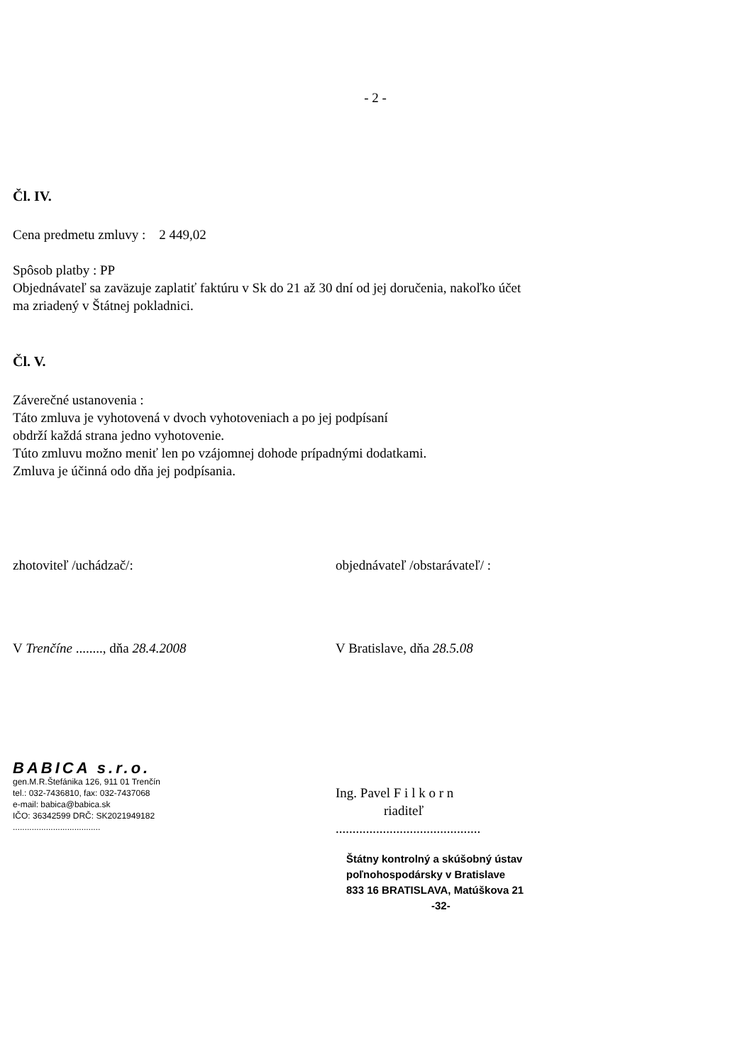- 2 -
Čl. IV.
Cena predmetu zmluvy : 2 449,02
Spôsob platby : PP
Objednávateľ sa zaväzuje zaplatiť faktúru v Sk do 21 až 30 dní od jej doručenia, nakoľko účet
ma zriadený v Štátnej pokladnici.
Čl. V.
Záverečné ustanovenia :
Táto zmluva je vyhotovená v dvoch vyhotoveniach a po jej podpísaní
obdrží každá strana jedno vyhotovenie.
Túto zmluvu možno meniť len po vzájomnej dohode prípadnými dodatkami.
Zmluva je účinná odo dňa jej podpísania.
zhotoviteľ /uchádzač/: objednávateľ /obstarávateľ/ :
V Trenčíne ........, dňa 28.4.2008 V Bratislave, dňa 28.5.08
BABICA s.r.o.
gen.M.R.Štefánika 126, 911 01 Trenčín
tel.: 032-7436810, fax: 032-7437068
e-mail: babica@babica.sk
IČO: 36342599 DRČ: SK2021949182
.....................................
Ing. Pavel F i l k o r n
riaditeľ
...........................................
Štátny kontrolný a skúšobný ústav
poľnohospodársky v Bratislave
833 16 BRATISLAVA, Matúškova 21
-32-